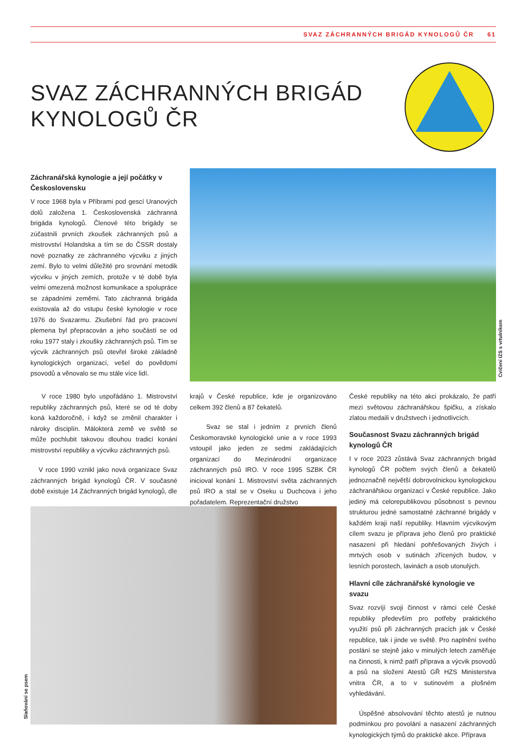SVAZ ZÁCHRANNÝCH BRIGÁD KYNOLOGŮ ČR 61
SVAZ ZÁCHRANNÝCH BRIGÁD
KYNOLOGŮ ČR
Záchranářská kynologie a její počátky v Československu
V roce 1968 byla v Příbrami pod gescí Uranových dolů založena 1. Československá záchranná brigáda kynologů. Členové této brigády se zúčastnili prvních zkoušek záchranných psů a mistrovství Holandska a tím se do ČSSR dostaly nové poznatky ze záchranného výcviku z jiných zemí. Bylo to velmi důležité pro srovnání metodik výcviku v jiných zemích, protože v té době byla velmi omezená možnost komunikace a spolupráce se západními zeměmi. Tato záchranná brigáda existovala až do vstupu české kynologie v roce 1976 do Svazarmu. Zkušební řád pro pracovní plemena byl přepracován a jeho součástí se od roku 1977 staly i zkoušky záchranných psů. Tím se výcvik záchranných psů otevřel široké základně kynologických organizací, vešel do povědomí psovodů a věnovalo se mu stále více lidí.
Cvičení IZS s vrtulníkem
V roce 1980 bylo uspořádáno 1. Mistrovství republiky záchranných psů, které se od té doby koná každoročně, i když se změnil charakter i nároky disciplín. Málokterá země ve světě se může pochlubit takovou dlouhou tradicí konání mistrovství republiky a výcviku záchranných psů.
V roce 1990 vznikl jako nová organizace Svaz záchranných brigád kynologů ČR. V současné době existuje 14 Záchranných brigád kynologů, dle
krajů v České republice, kde je organizováno celkem 392 členů a 87 čekatelů.
Svaz se stal i jedním z prvních členů Českomoravské kynologické unie a v roce 1993 vstoupil jako jeden ze sedmi zakládajících organizací do Mezinárodní organizace záchranných psů IRO. V roce 1995 SZBK ČR inicioval konání 1. Mistrovství světa záchranných psů IRO a stal se v Oseku u Duchcova i jeho pořadatelem. Reprezentační družstvo
České republiky na této akci prokázalo, že patří mezi světovou záchranářskou špičku, a získalo zlatou medaili v družstvech i jednotlivcích.
Současnost Svazu záchranných brigád kynologů ČR
I v roce 2023 zůstává Svaz záchranných brigád kynologů ČR počtem svých členů a čekatelů jednoznačně největší dobrovolnickou kynologickou záchranářskou organizací v České republice. Jako jediný má celorepublikovou působnost s pevnou strukturou jedné samostatné záchranné brigády v každém kraji naší republiky. Hlavním výcvikovým cílem svazu je příprava jeho členů pro praktické nasazení při hledání pohřešovaných živých i mrtvých osob v sutinách zřícených budov, v lesních porostech, lavinách a osob utonulých.
Hlavní cíle záchranářské kynologie ve svazu
Svaz rozvíjí svoji činnost v rámci celé České republiky především pro potřeby praktického využití psů při záchranných pracích jak v České republice, tak i jinde ve světě. Pro naplnění svého poslání se stejně jako v minulých letech zaměřuje na činnosti, k nimž patří příprava a výcvik psovodů a psů na složení Atestů GŘ HZS Ministerstva vnitra ČR, a to v sutinovém a plošném vyhledávání.
Úspěšné absolvování těchto atestů je nutnou podmínkou pro povolání a nasazení záchranných kynologických týmů do praktické akce. Příprava
Slaňování se psem